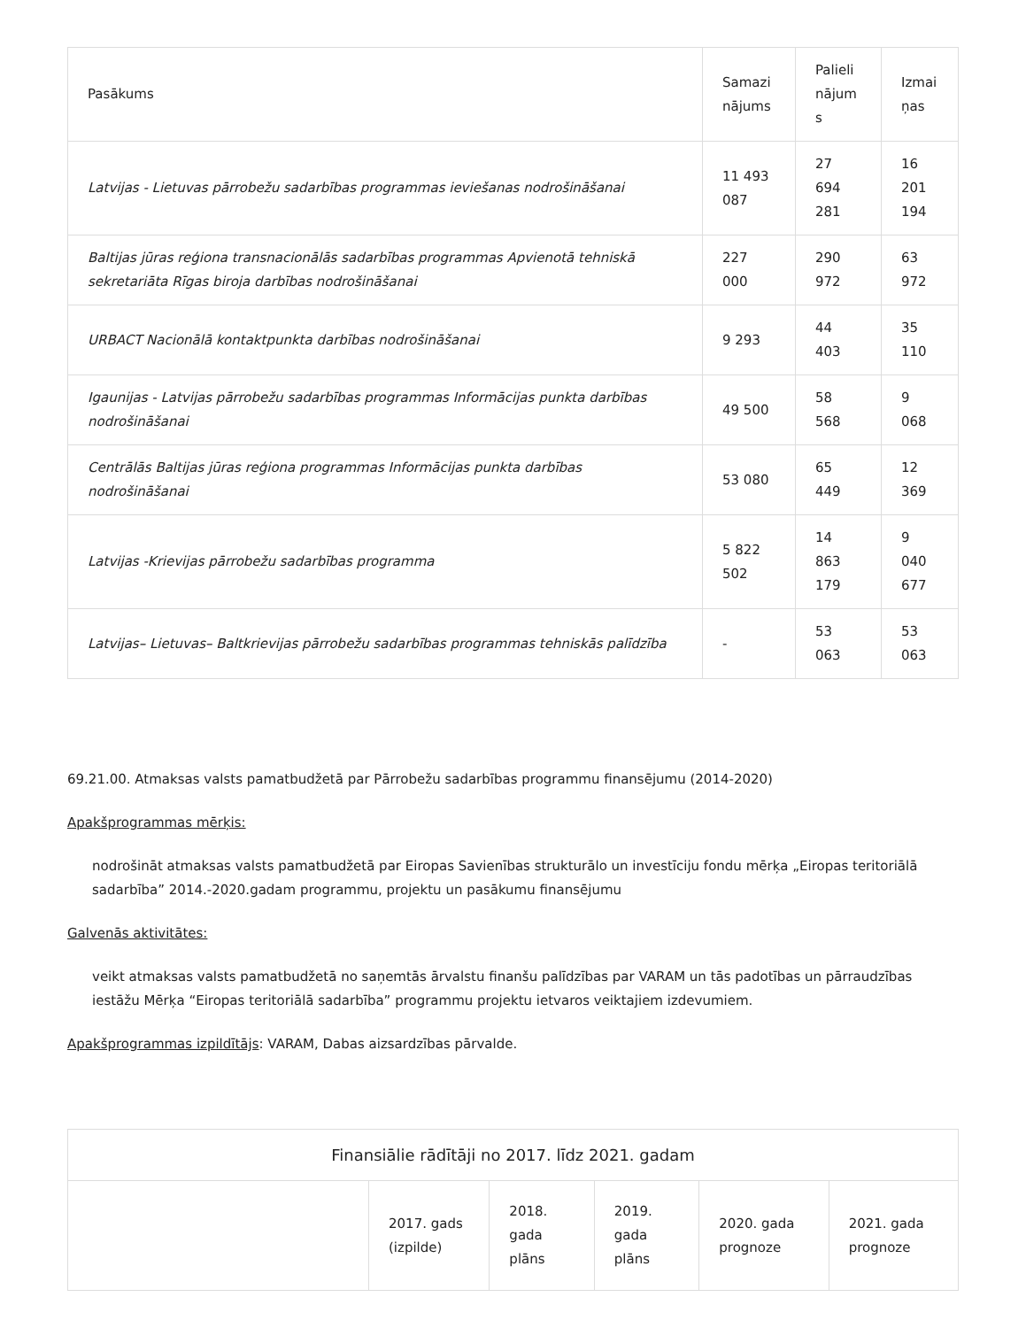| Pasākums | Samazi nājums | Palieli nājum s | Izmai ņas |
| --- | --- | --- | --- |
| Latvijas - Lietuvas pārrobežu sadarbības programmas ieviešanas nodrošināšanai | 11 493 087 | 27 694 281 | 16 201 194 |
| Baltijas jūras reģiona transnacionālās sadarbības programmas Apvienotā tehniskā sekretariāta Rīgas biroja darbības nodrošināšanai | 227 000 | 290 972 | 63 972 |
| URBACT Nacionālā kontaktpunkta darbības nodrošināšanai | 9 293 | 44 403 | 35 110 |
| Igaunijas - Latvijas pārrobežu sadarbības programmas Informācijas punkta darbības nodrošināšanai | 49 500 | 58 568 | 9 068 |
| Centrālās Baltijas jūras reģiona programmas Informācijas punkta darbības nodrošināšanai | 53 080 | 65 449 | 12 369 |
| Latvijas -Krievijas pārrobežu sadarbības programma | 5 822 502 | 14 863 179 | 9 040 677 |
| Latvijas– Lietuvas– Baltkrievijas pārrobežu sadarbības programmas tehniskās palīdzība | - | 53 063 | 53 063 |
69.21.00. Atmaksas valsts pamatbudžetā par Pārrobežu sadarbības programmu finansējumu (2014-2020)
Apakšprogrammas mērķis:
nodrošināt atmaksas valsts pamatbudžetā par Eiropas Savienības strukturālo un investīciju fondu mērķa „Eiropas teritoriālā sadarbība” 2014.-2020.gadam programmu, projektu un pasākumu finansējumu
Galvenās aktivitātes:
veikt atmaksas valsts pamatbudžetā no saņemtās ārvalstu finanšu palīdzības par VARAM un tās padotības un pārraudzības iestāžu Mērķa “Eiropas teritoriālā sadarbība” programmu projektu ietvaros veiktajiem izdevumiem.
Apakšprogrammas izpildītājs: VARAM, Dabas aizsardzības pārvalde.
| Finansiālie rādītāji no 2017. līdz 2021. gadam | | | | | |
| --- | --- | --- | --- | --- | --- |
| | 2017. gads (izpilde) | 2018. gada plāns | 2019. gada plāns | 2020. gada prognoze | 2021. gada prognoze |